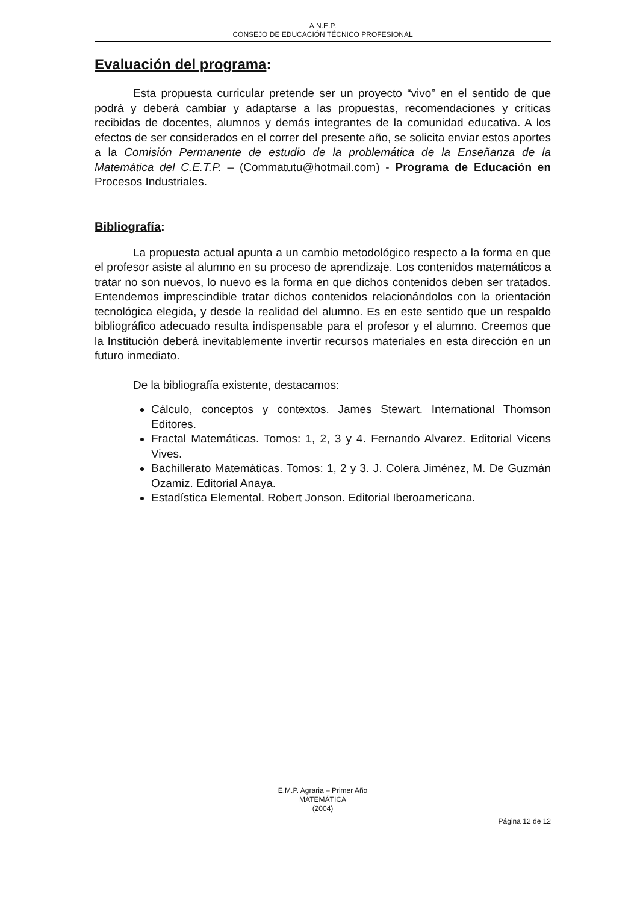A.N.E.P.
CONSEJO DE EDUCACIÓN TÉCNICO PROFESIONAL
Evaluación del programa:
Esta propuesta curricular pretende ser un proyecto “vivo” en el sentido de que podrá y deberá cambiar y adaptarse a las propuestas, recomendaciones y críticas recibidas de docentes, alumnos y demás integrantes de la comunidad educativa. A los efectos de ser considerados en el correr del presente año, se solicita enviar estos aportes a la Comisión Permanente de estudio de la problemática de la Enseñanza de la Matemática del C.E.T.P. – (Commatutu@hotmail.com) - Programa de Educación en Procesos Industriales.
Bibliografía:
La propuesta actual apunta a un cambio metodológico respecto a la forma en que el profesor asiste al alumno en su proceso de aprendizaje. Los contenidos matemáticos a tratar no son nuevos, lo nuevo es la forma en que dichos contenidos deben ser tratados. Entendemos imprescindible tratar dichos contenidos relacionándolos con la orientación tecnológica elegida, y desde la realidad del alumno. Es en este sentido que un respaldo bibliográfico adecuado resulta indispensable para el profesor y el alumno. Creemos que la Institución deberá inevitablemente invertir recursos materiales en esta dirección en un futuro inmediato.
De la bibliografía existente, destacamos:
Cálculo, conceptos y contextos. James Stewart. International Thomson Editores.
Fractal Matemáticas. Tomos: 1, 2, 3 y 4. Fernando Alvarez. Editorial Vicens Vives.
Bachillerato Matemáticas. Tomos: 1, 2 y 3. J. Colera Jiménez, M. De Guzmán Ozamiz. Editorial Anaya.
Estadística Elemental. Robert Jonson. Editorial Iberoamericana.
E.M.P. Agraria – Primer Año
MATEMÁTICA
(2004)
Página 12 de 12